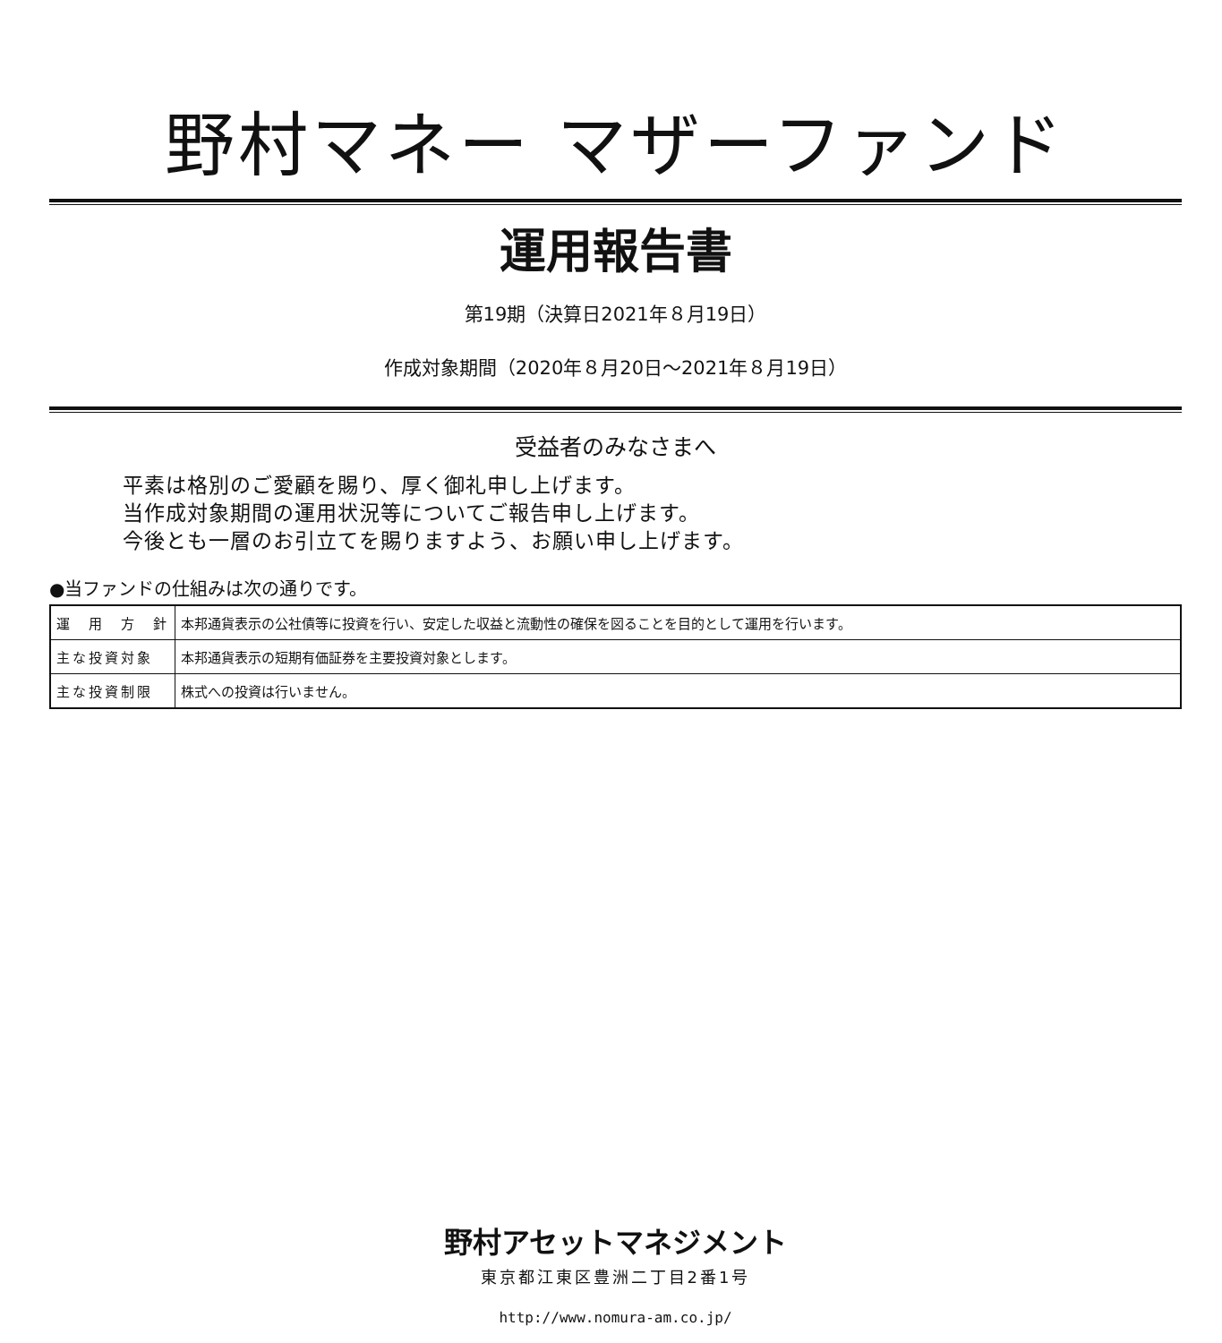野村マネー マザーファンド
運用報告書
第19期（決算日2021年８月19日）
作成対象期間（2020年８月20日～2021年８月19日）
受益者のみなさまへ
平素は格別のご愛顧を賜り、厚く御礼申し上げます。
当作成対象期間の運用状況等についてご報告申し上げます。
今後とも一層のお引立てを賜りますよう、お願い申し上げます。
●当ファンドの仕組みは次の通りです。
| 運 用 方 針 | 本邦通貨表示の公社債等に投資を行い、安定した収益と流動性の確保を図ることを目的として運用を行います。 |
| 主な投資対象 | 本邦通貨表示の短期有価証券を主要投資対象とします。 |
| 主な投資制限 | 株式への投資は行いません。 |
野村アセットマネジメント
東京都江東区豊洲二丁目2番1号
http://www.nomura-am.co.jp/